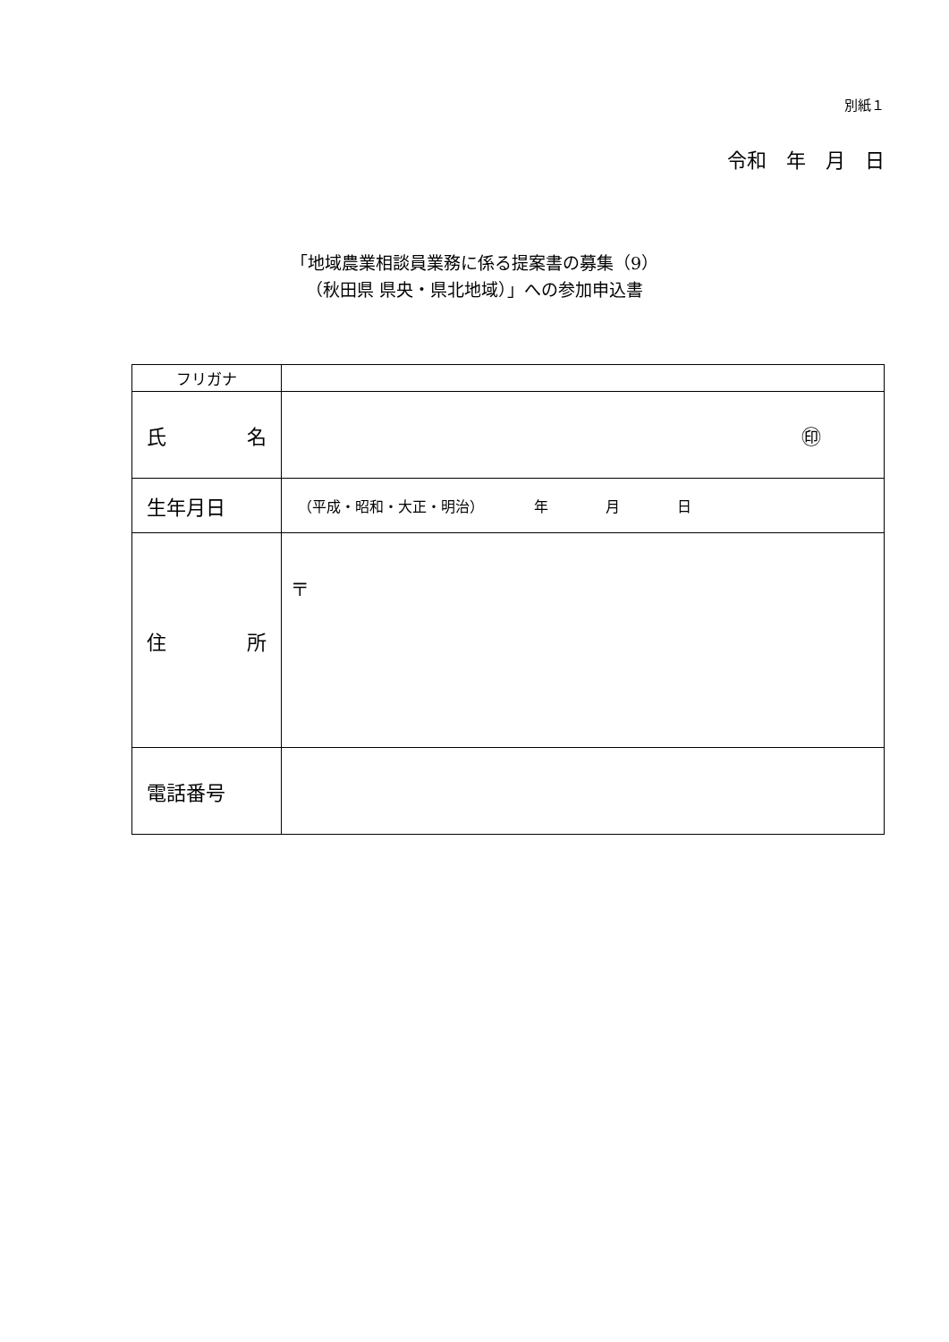別紙１
令和　年　月　日
「地域農業相談員業務に係る提案書の募集（9）
（秋田県 県央・県北地域）」への参加申込書
| フリガナ | |
| 氏 名 | ㊞ |
| 生年月日 | （平成・昭和・大正・明治） 年 月 日 |
| 住 所 | 〒 |
| 電話番号 | |